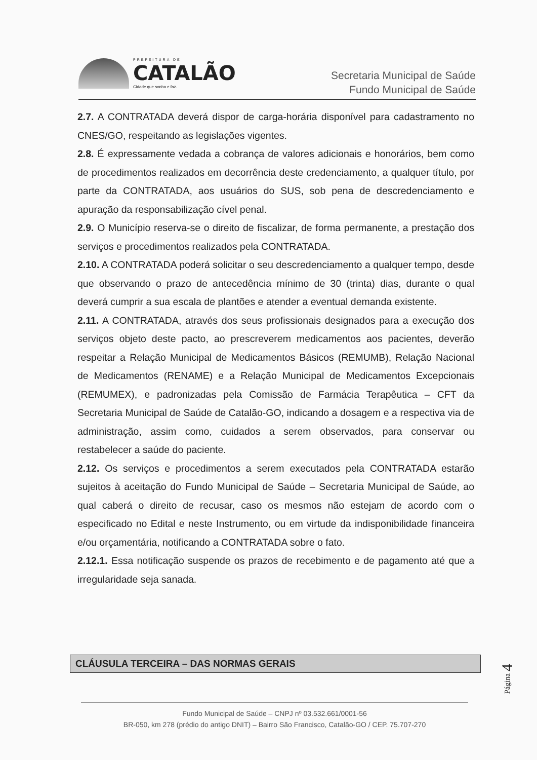PREFEITURA DE
CATALÃO
Cidade que sonha e faz.
Secretaria Municipal de Saúde
Fundo Municipal de Saúde
2.7. A CONTRATADA deverá dispor de carga-horária disponível para cadastramento no CNES/GO, respeitando as legislações vigentes.
2.8. É expressamente vedada a cobrança de valores adicionais e honorários, bem como de procedimentos realizados em decorrência deste credenciamento, a qualquer título, por parte da CONTRATADA, aos usuários do SUS, sob pena de descredenciamento e apuração da responsabilização cível penal.
2.9. O Município reserva-se o direito de fiscalizar, de forma permanente, a prestação dos serviços e procedimentos realizados pela CONTRATADA.
2.10. A CONTRATADA poderá solicitar o seu descredenciamento a qualquer tempo, desde que observando o prazo de antecedência mínimo de 30 (trinta) dias, durante o qual deverá cumprir a sua escala de plantões e atender a eventual demanda existente.
2.11. A CONTRATADA, através dos seus profissionais designados para a execução dos serviços objeto deste pacto, ao prescreverem medicamentos aos pacientes, deverão respeitar a Relação Municipal de Medicamentos Básicos (REMUMB), Relação Nacional de Medicamentos (RENAME) e a Relação Municipal de Medicamentos Excepcionais (REMUMEX), e padronizadas pela Comissão de Farmácia Terapêutica – CFT da Secretaria Municipal de Saúde de Catalão-GO, indicando a dosagem e a respectiva via de administração, assim como, cuidados a serem observados, para conservar ou restabelecer a saúde do paciente.
2.12. Os serviços e procedimentos a serem executados pela CONTRATADA estarão sujeitos à aceitação do Fundo Municipal de Saúde – Secretaria Municipal de Saúde, ao qual caberá o direito de recusar, caso os mesmos não estejam de acordo com o especificado no Edital e neste Instrumento, ou em virtude da indisponibilidade financeira e/ou orçamentária, notificando a CONTRATADA sobre o fato.
2.12.1. Essa notificação suspende os prazos de recebimento e de pagamento até que a irregularidade seja sanada.
CLÁUSULA TERCEIRA – DAS NORMAS GERAIS
Página 4
Fundo Municipal de Saúde – CNPJ nº 03.532.661/0001-56
BR-050, km 278 (prédio do antigo DNIT) – Bairro São Francisco, Catalão-GO / CEP. 75.707-270